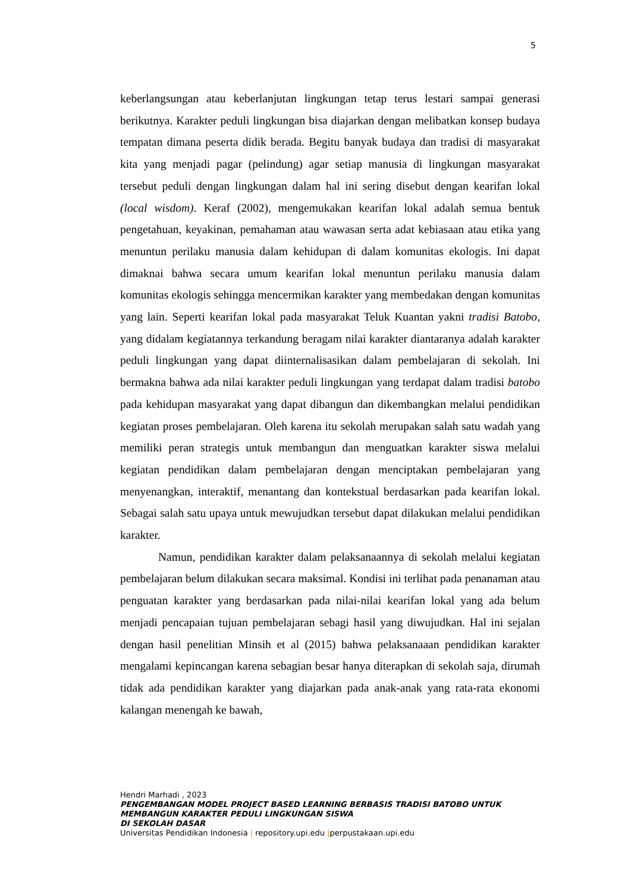5
keberlangsungan atau keberlanjutan lingkungan tetap terus lestari sampai generasi berikutnya. Karakter peduli lingkungan bisa diajarkan dengan melibatkan konsep budaya tempatan dimana peserta didik berada. Begitu banyak budaya dan tradisi di masyarakat kita yang menjadi pagar (pelindung) agar setiap manusia di lingkungan masyarakat tersebut peduli dengan lingkungan dalam hal ini sering disebut dengan kearifan lokal (local wisdom). Keraf (2002), mengemukakan kearifan lokal adalah semua bentuk pengetahuan, keyakinan, pemahaman atau wawasan serta adat kebiasaan atau etika yang menuntun perilaku manusia dalam kehidupan di dalam komunitas ekologis. Ini dapat dimaknai bahwa secara umum kearifan lokal menuntun perilaku manusia dalam komunitas ekologis sehingga mencermikan karakter yang membedakan dengan komunitas yang lain. Seperti kearifan lokal pada masyarakat Teluk Kuantan yakni tradisi Batobo, yang didalam kegiatannya terkandung beragam nilai karakter diantaranya adalah karakter peduli lingkungan yang dapat diinternalisasikan dalam pembelajaran di sekolah. Ini bermakna bahwa ada nilai karakter peduli lingkungan yang terdapat dalam tradisi batobo pada kehidupan masyarakat yang dapat dibangun dan dikembangkan melalui pendidikan kegiatan proses pembelajaran. Oleh karena itu sekolah merupakan salah satu wadah yang memiliki peran strategis untuk membangun dan menguatkan karakter siswa melalui kegiatan pendidikan dalam pembelajaran dengan menciptakan pembelajaran yang menyenangkan, interaktif, menantang dan kontekstual berdasarkan pada kearifan lokal. Sebagai salah satu upaya untuk mewujudkan tersebut dapat dilakukan melalui pendidikan karakter.
Namun, pendidikan karakter dalam pelaksanaannya di sekolah melalui kegiatan pembelajaran belum dilakukan secara maksimal. Kondisi ini terlihat pada penanaman atau penguatan karakter yang berdasarkan pada nilai-nilai kearifan lokal yang ada belum menjadi pencapaian tujuan pembelajaran sebagi hasil yang diwujudkan. Hal ini sejalan dengan hasil penelitian Minsih et al (2015) bahwa pelaksanaaan pendidikan karakter mengalami kepincangan karena sebagian besar hanya diterapkan di sekolah saja, dirumah tidak ada pendidikan karakter yang diajarkan pada anak-anak yang rata-rata ekonomi kalangan menengah ke bawah,
Hendri Marhadi , 2023
PENGEMBANGAN MODEL PROJECT BASED LEARNING BERBASIS TRADISI BATOBO UNTUK
MEMBANGUN KARAKTER PEDULI LINGKUNGAN SISWA
DI SEKOLAH DASAR
Universitas Pendidikan Indonesia | repository.upi.edu |perpustakaan.upi.edu